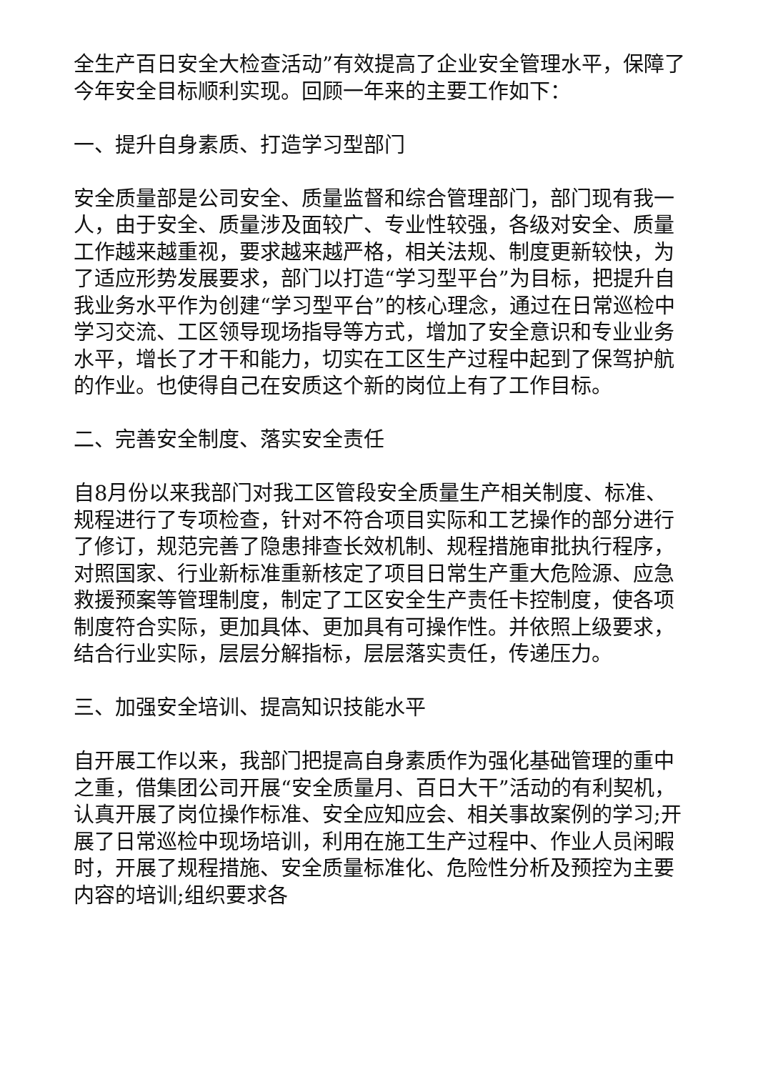全生产百日安全大检查活动”有效提高了企业安全管理水平，保障了今年安全目标顺利实现。回顾一年来的主要工作如下：
一、提升自身素质、打造学习型部门
安全质量部是公司安全、质量监督和综合管理部门，部门现有我一人，由于安全、质量涉及面较广、专业性较强，各级对安全、质量工作越来越重视，要求越来越严格，相关法规、制度更新较快，为了适应形势发展要求，部门以打造“学习型平台”为目标，把提升自我业务水平作为创建“学习型平台”的核心理念，通过在日常巡检中学习交流、工区领导现场指导等方式，增加了安全意识和专业业务水平，增长了才干和能力，切实在工区生产过程中起到了保驾护航的作业。也使得自己在安质这个新的岗位上有了工作目标。
二、完善安全制度、落实安全责任
自8月份以来我部门对我工区管段安全质量生产相关制度、标准、规程进行了专项检查，针对不符合项目实际和工艺操作的部分进行了修订，规范完善了隐患排查长效机制、规程措施审批执行程序，对照国家、行业新标准重新核定了项目日常生产重大危险源、应急救援预案等管理制度，制定了工区安全生产责任卡控制度，使各项制度符合实际，更加具体、更加具有可操作性。并依照上级要求，结合行业实际，层层分解指标，层层落实责任，传递压力。
三、加强安全培训、提高知识技能水平
自开展工作以来，我部门把提高自身素质作为强化基础管理的重中之重，借集团公司开展“安全质量月、百日大干”活动的有利契机，认真开展了岗位操作标准、安全应知应会、相关事故案例的学习;开展了日常巡检中现场培训，利用在施工生产过程中、作业人员闲暇时，开展了规程措施、安全质量标准化、危险性分析及预控为主要内容的培训;组织要求各